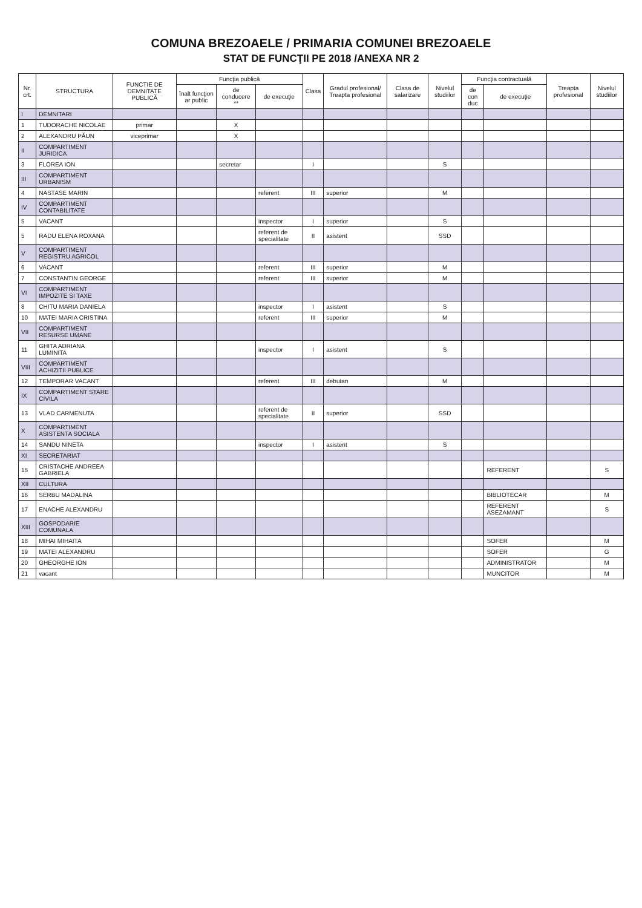COMUNA BREZOAELE / PRIMARIA COMUNEI BREZOAELE
STAT DE FUNCŢII PE 2018 /ANEXA NR 2
| Nr. crt. | STRUCTURA | FUNCTIE DE DEMNITATE PUBLICĂ | Funcţia publică | | | Clasa | Gradul profesional/ Treapta profesional | Clasa de salarizare | Nivelul studiilor | Funcţia contractuală | | Treapta profesional | Nivelul studiilor |
| --- | --- | --- | --- | --- | --- | --- | --- | --- | --- | --- | --- | --- | --- |
| | | | înalt funcţion ar public | de conducere ** | de execuţie | | | | | de con duc | de execuţie | | |
| I | DEMNITARI | | | | | | | | | | | | |
| 1 | TUDORACHE NICOLAE | primar | | X | | | | | | | | | |
| 2 | ALEXANDRU PĂUN | viceprimar | | X | | | | | | | | | |
| II | COMPARTIMENT JURIDICA | | | | | | | | | | | | |
| 3 | FLOREA ION | | | secretar | | I | | | S | | | | |
| III | COMPARTIMENT URBANISM | | | | | | | | | | | | |
| 4 | NASTASE MARIN | | | | referent | III | superior | | M | | | | |
| IV | COMPARTIMENT CONTABILITATE | | | | | | | | | | | | |
| 5 | VACANT | | | | inspector | I | superior | | S | | | | |
| 5 | RADU ELENA ROXANA | | | | referent de specialitate | II | asistent | | SSD | | | | |
| V | COMPARTIMENT REGISTRU AGRICOL | | | | | | | | | | | | |
| 6 | VACANT | | | | referent | III | superior | | M | | | | |
| 7 | CONSTANTIN GEORGE | | | | referent | III | superior | | M | | | | |
| VI | COMPARTIMENT IMPOZITE SI TAXE | | | | | | | | | | | | |
| 8 | CHITU MARIA DANIELA | | | | inspector | I | asistent | | S | | | | |
| 10 | MATEI MARIA CRISTINA | | | | referent | III | superior | | M | | | | |
| VII | COMPARTIMENT RESURSE UMANE | | | | | | | | | | | | |
| 11 | GHITA ADRIANA LUMINITA | | | | inspector | I | asistent | | S | | | | |
| VIII | COMPARTIMENT ACHIZITII PUBLICE | | | | | | | | | | | | |
| 12 | TEMPORAR VACANT | | | | referent | III | debutan | | M | | | | |
| IX | COMPARTIMENT STARE CIVILA | | | | | | | | | | | | |
| 13 | VLAD CARMENUTA | | | | referent de specialitate | II | superior | | SSD | | | | |
| X | COMPARTIMENT ASISTENTA SOCIALA | | | | | | | | | | | | |
| 14 | SANDU NINETA | | | | inspector | I | asistent | | S | | | | |
| XI | SECRETARIAT | | | | | | | | | | | | |
| 15 | CRISTACHE ANDREEA GABRIELA | | | | | | | | | | REFERENT | | S |
| XII | CULTURA | | | | | | | | | | | | |
| 16 | SERBU MADALINA | | | | | | | | | | BIBLIOTECAR | | M |
| 17 | ENACHE ALEXANDRU | | | | | | | | | | REFERENT ASEZAMANT | | S |
| XIII | GOSPODARIE COMUNALA | | | | | | | | | | | | |
| 18 | MIHAI MIHAITA | | | | | | | | | | SOFER | | M |
| 19 | MATEI ALEXANDRU | | | | | | | | | | SOFER | | G |
| 20 | GHEORGHE ION | | | | | | | | | | ADMINISTRATOR | | M |
| 21 | vacant | | | | | | | | | | MUNCITOR | | M |